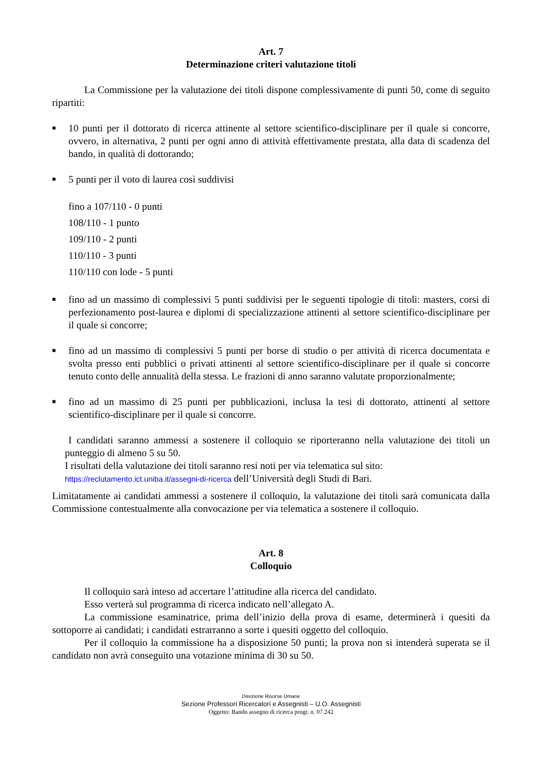Art. 7
Determinazione criteri valutazione titoli
La Commissione per la valutazione dei titoli dispone complessivamente di punti 50, come di seguito ripartiti:
■ 10 punti per il dottorato di ricerca attinente al settore scientifico-disciplinare per il quale si concorre, ovvero, in alternativa, 2 punti per ogni anno di attività effettivamente prestata, alla data di scadenza del bando, in qualità di dottorando;
■ 5 punti per il voto di laurea così suddivisi
fino a 107/110 - 0 punti
108/110 - 1 punto
109/110 - 2 punti
110/110 - 3 punti
110/110 con lode - 5 punti
■ fino ad un massimo di complessivi 5 punti suddivisi per le seguenti tipologie di titoli: masters, corsi di perfezionamento post-laurea e diplomi di specializzazione attinenti al settore scientifico-disciplinare per il quale si concorre;
■ fino ad un massimo di complessivi 5 punti per borse di studio o per attività di ricerca documentata e svolta presso enti pubblici o privati attinenti al settore scientifico-disciplinare per il quale si concorre tenuto conto delle annualità della stessa. Le frazioni di anno saranno valutate proporzionalmente;
■ fino ad un massimo di 25 punti per pubblicazioni, inclusa la tesi di dottorato, attinenti al settore scientifico-disciplinare per il quale si concorre.
I candidati saranno ammessi a sostenere il colloquio se riporteranno nella valutazione dei titoli un punteggio di almeno 5 su 50.
I risultati della valutazione dei titoli saranno resi noti per via telematica sul sito:
https://reclutamento.ict.uniba.it/assegni-di-ricerca dell’Università degli Studi di Bari.
Limitatamente ai candidati ammessi a sostenere il colloquio, la valutazione dei titoli sarà comunicata dalla Commissione contestualmente alla convocazione per via telematica a sostenere il colloquio.
Art. 8
Colloquio
Il colloquio sarà inteso ad accertare l’attitudine alla ricerca del candidato.
Esso verterà sul programma di ricerca indicato nell’allegato A.
La commissione esaminatrice, prima dell’inizio della prova di esame, determinerà i quesiti da sottoporre ai candidati; i candidati estrarranno a sorte i quesiti oggetto del colloquio.
Per il colloquio la commissione ha a disposizione 50 punti; la prova non si intenderà superata se il candidato non avrà conseguito una votazione minima di 30 su 50.
Direzione Risorse Umane
Sezione Professori Ricercatori e Assegnisti – U.O. Assegnisti
Oggetto: Bando assegno di ricerca progr. n. 07.242